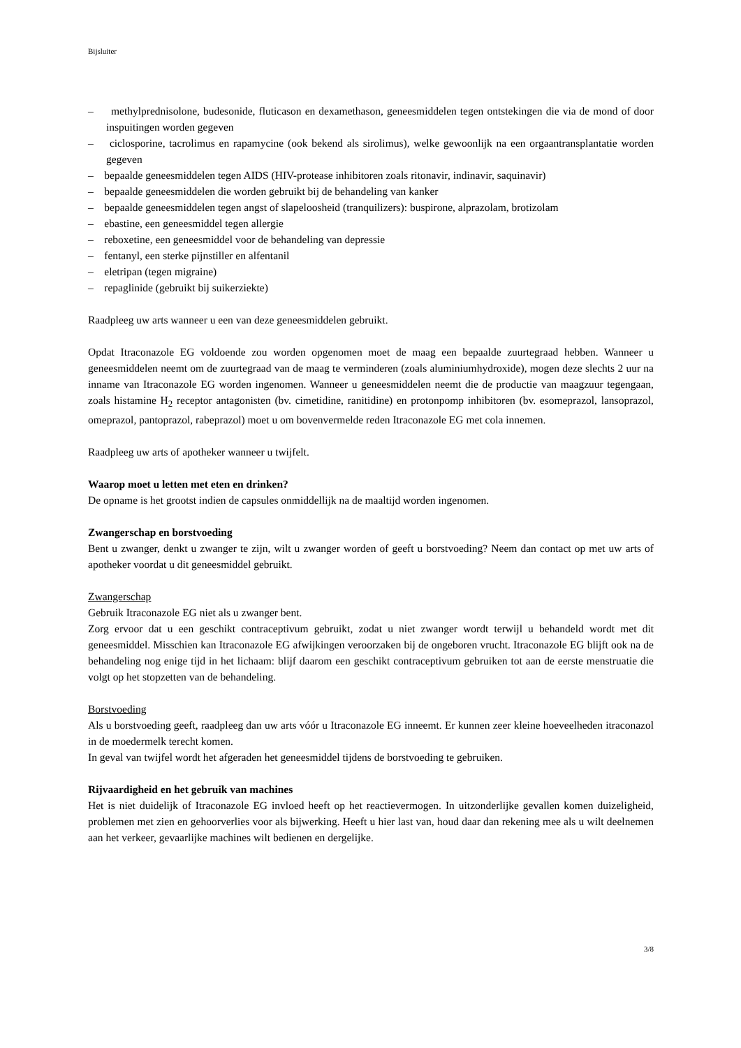Bijsluiter
– methylprednisolone, budesonide, fluticason en dexamethason, geneesmiddelen tegen ontstekingen die via de mond of door inspuitingen worden gegeven
– ciclosporine, tacrolimus en rapamycine (ook bekend als sirolimus), welke gewoonlijk na een orgaantransplantatie worden gegeven
– bepaalde geneesmiddelen tegen AIDS (HIV-protease inhibitoren zoals ritonavir, indinavir, saquinavir)
– bepaalde geneesmiddelen die worden gebruikt bij de behandeling van kanker
– bepaalde geneesmiddelen tegen angst of slapeloosheid (tranquilizers): buspirone, alprazolam, brotizolam
– ebastine, een geneesmiddel tegen allergie
– reboxetine, een geneesmiddel voor de behandeling van depressie
– fentanyl, een sterke pijnstiller en alfentanil
– eletripan (tegen migraine)
– repaglinide (gebruikt bij suikerziekte)
Raadpleeg uw arts wanneer u een van deze geneesmiddelen gebruikt.
Opdat Itraconazole EG voldoende zou worden opgenomen moet de maag een bepaalde zuurtegraad hebben. Wanneer u geneesmiddelen neemt om de zuurtegraad van de maag te verminderen (zoals aluminiumhydroxide), mogen deze slechts 2 uur na inname van Itraconazole EG worden ingenomen. Wanneer u geneesmiddelen neemt die de productie van maagzuur tegengaan, zoals histamine H<sub>2</sub> receptor antagonisten (bv. cimetidine, ranitidine) en protonpomp inhibitoren (bv. esomeprazol, lansoprazol, omeprazol, pantoprazol, rabeprazol) moet u om bovenvermelde reden Itraconazole EG met cola innemen.
Raadpleeg uw arts of apotheker wanneer u twijfelt.
Waarop moet u letten met eten en drinken?
De opname is het grootst indien de capsules onmiddellijk na de maaltijd worden ingenomen.
Zwangerschap en borstvoeding
Bent u zwanger, denkt u zwanger te zijn, wilt u zwanger worden of geeft u borstvoeding? Neem dan contact op met uw arts of apotheker voordat u dit geneesmiddel gebruikt.
Zwangerschap
Gebruik Itraconazole EG niet als u zwanger bent.
Zorg ervoor dat u een geschikt contraceptivum gebruikt, zodat u niet zwanger wordt terwijl u behandeld wordt met dit geneesmiddel. Misschien kan Itraconazole EG afwijkingen veroorzaken bij de ongeboren vrucht. Itraconazole EG blijft ook na de behandeling nog enige tijd in het lichaam: blijf daarom een geschikt contraceptivum gebruiken tot aan de eerste menstruatie die volgt op het stopzetten van de behandeling.
Borstvoeding
Als u borstvoeding geeft, raadpleeg dan uw arts vóór u Itraconazole EG inneemt. Er kunnen zeer kleine hoeveelheden itraconazol in de moedermelk terecht komen.
In geval van twijfel wordt het afgeraden het geneesmiddel tijdens de borstvoeding te gebruiken.
Rijvaardigheid en het gebruik van machines
Het is niet duidelijk of Itraconazole EG invloed heeft op het reactievermogen. In uitzonderlijke gevallen komen duizeligheid, problemen met zien en gehoorverlies voor als bijwerking. Heeft u hier last van, houd daar dan rekening mee als u wilt deelnemen aan het verkeer, gevaarlijke machines wilt bedienen en dergelijke.
3/8